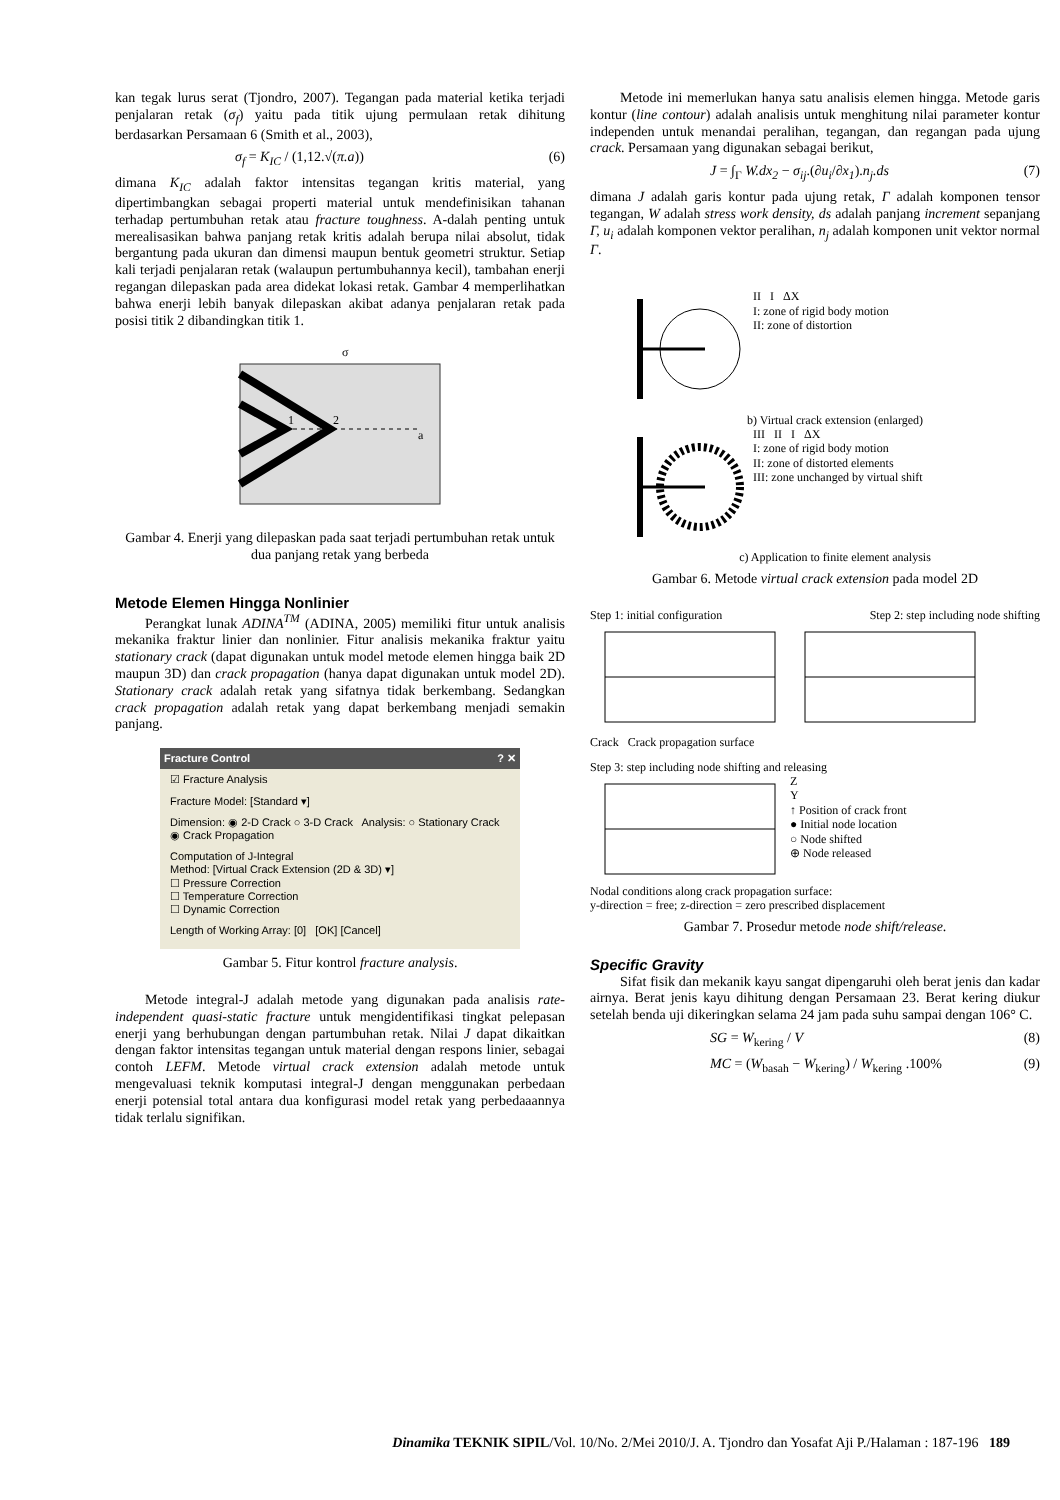kan tegak lurus serat (Tjondro, 2007). Tegangan pada material ketika terjadi penjalaran retak (σ<sub>f</sub>) yaitu pada titik ujung permulaan retak dihitung berdasarkan Persamaan 6 (Smith et al., 2003),
σ<sub>f</sub> = K<sub>IC</sub> / (1,12.√(π.a)) (6)
dimana K<sub>IC</sub> adalah faktor intensitas tegangan kritis material, yang dipertimbangkan sebagai properti material untuk mendefinisikan tahanan terhadap pertumbuhan retak atau fracture toughness. A-dalah penting untuk merealisasikan bahwa panjang retak kritis adalah berupa nilai absolut, tidak bergantung pada ukuran dan dimensi maupun bentuk geometri struktur. Setiap kali terjadi penjalaran retak (walaupun pertumbuhannya kecil), tambahan enerji regangan dilepaskan pada area didekat lokasi retak. Gambar 4 memperlihatkan bahwa enerji lebih banyak dilepaskan akibat adanya penjalaran retak pada posisi titik 2 dibandingkan titik 1.
1
2
a
σ
Gambar 4. Enerji yang dilepaskan pada saat terjadi pertumbuhan retak untuk dua panjang retak yang berbeda
Metode Elemen Hingga Nonlinier
Perangkat lunak ADINA<sup>TM</sup> (ADINA, 2005) memiliki fitur untuk analisis mekanika fraktur linier dan nonlinier. Fitur analisis mekanika fraktur yaitu stationary crack (dapat digunakan untuk model metode elemen hingga baik 2D maupun 3D) dan crack propagation (hanya dapat digunakan untuk model 2D). Stationary crack adalah retak yang sifatnya tidak berkembang. Sedangkan crack propagation adalah retak yang dapat berkembang menjadi semakin panjang.
Fracture Control ? ✕
☑ Fracture Analysis
Fracture Model: [Standard ▾]
Dimension: ◉ 2-D Crack ○ 3-D Crack Analysis: ○ Stationary Crack ◉ Crack Propagation
Computation of J-Integral
Method: [Virtual Crack Extension (2D & 3D) ▾]
☐ Pressure Correction
☐ Temperature Correction
☐ Dynamic Correction
Length of Working Array: [0] [OK] [Cancel]
Gambar 5. Fitur kontrol fracture analysis.
Metode integral-J adalah metode yang digunakan pada analisis rate-independent quasi-static fracture untuk mengidentifikasi tingkat pelepasan enerji yang berhubungan dengan partumbuhan retak. Nilai J dapat dikaitkan dengan faktor intensitas tegangan untuk material dengan respons linier, sebagai contoh LEFM. Metode virtual crack extension adalah metode untuk mengevaluasi teknik komputasi integral-J dengan menggunakan perbedaan enerji potensial total antara dua konfigurasi model retak yang perbedaaannya tidak terlalu signifikan.
Metode ini memerlukan hanya satu analisis elemen hingga. Metode garis kontur (line contour) adalah analisis untuk menghitung nilai parameter kontur independen untuk menandai peralihan, tegangan, dan regangan pada ujung crack. Persamaan yang digunakan sebagai berikut,
J = ∫<sub>Γ</sub> W.dx<sub>2</sub> − σ<sub>ij</sub>.(∂u<sub>i</sub>/∂x<sub>1</sub>).n<sub>j</sub>.ds (7)
dimana J adalah garis kontur pada ujung retak, Γ adalah komponen tensor tegangan, W adalah stress work density, ds adalah panjang increment sepanjang Γ, u<sub>i</sub> adalah komponen vektor peralihan, n<sub>j</sub> adalah komponen unit vektor normal Γ.
II I ΔX
I: zone of rigid body motion
II: zone of distortion
b) Virtual crack extension (enlarged)
III II I ΔX
I: zone of rigid body motion
II: zone of distorted elements
III: zone unchanged by virtual shift
c) Application to finite element analysis
Gambar 6. Metode virtual crack extension pada model 2D
Step 1: initial configuration Step 2: step including node shifting
Crack Crack propagation surface
Step 3: step including node shifting and releasing
Z
Y
↑ Position of crack front
● Initial node location
○ Node shifted
⊕ Node released
Nodal conditions along crack propagation surface:
y-direction = free; z-direction = zero prescribed displacement
Gambar 7. Prosedur metode node shift/release.
Specific Gravity
Sifat fisik dan mekanik kayu sangat dipengaruhi oleh berat jenis dan kadar airnya. Berat jenis kayu dihitung dengan Persamaan 23. Berat kering diukur setelah benda uji dikeringkan selama 24 jam pada suhu sampai dengan 106° C.
SG = W<sub>kering</sub> / V (8)
MC = (W<sub>basah</sub> − W<sub>kering</sub>) / W<sub>kering</sub> .100% (9)
Dinamika TEKNIK SIPIL/Vol. 10/No. 2/Mei 2010/J. A. Tjondro dan Yosafat Aji P./Halaman : 187-196 189